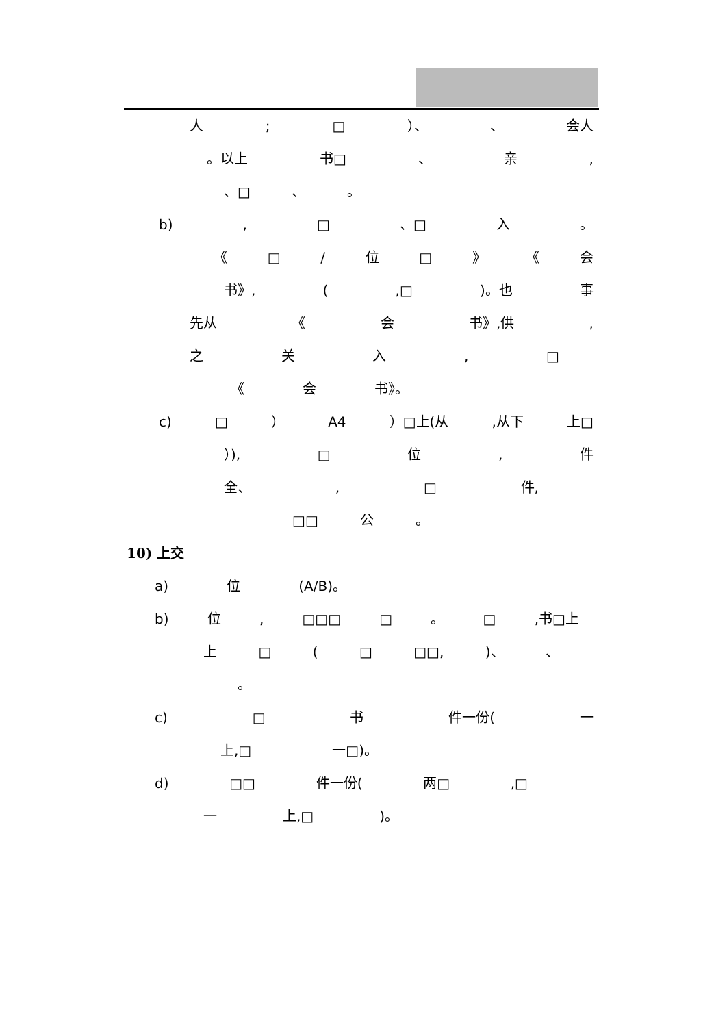人; □ ）、 、 会人
。以上 书□ 、 亲,
、□ 、 。
b), □ 、□ 入 。
《 □ / 位 □ 》 《 会
书》, (,□)。也 事
先从 《 会 书》,供,
之关入, □
《 会 书》。
c) □ ） A4 ）□上(从,从下 上□
）), □ 位, 件
全、, □ 件,
□□ 公 。
10) 上交
a) 位 (A/B)。
b) 位, □□□ □ 。 □,书□上
上 □ (□ □□,)、 、
。
c) □ 书 件一份(一
上,□ 一□)。
d) □□ 件一份(两□,□
一 上,□)。